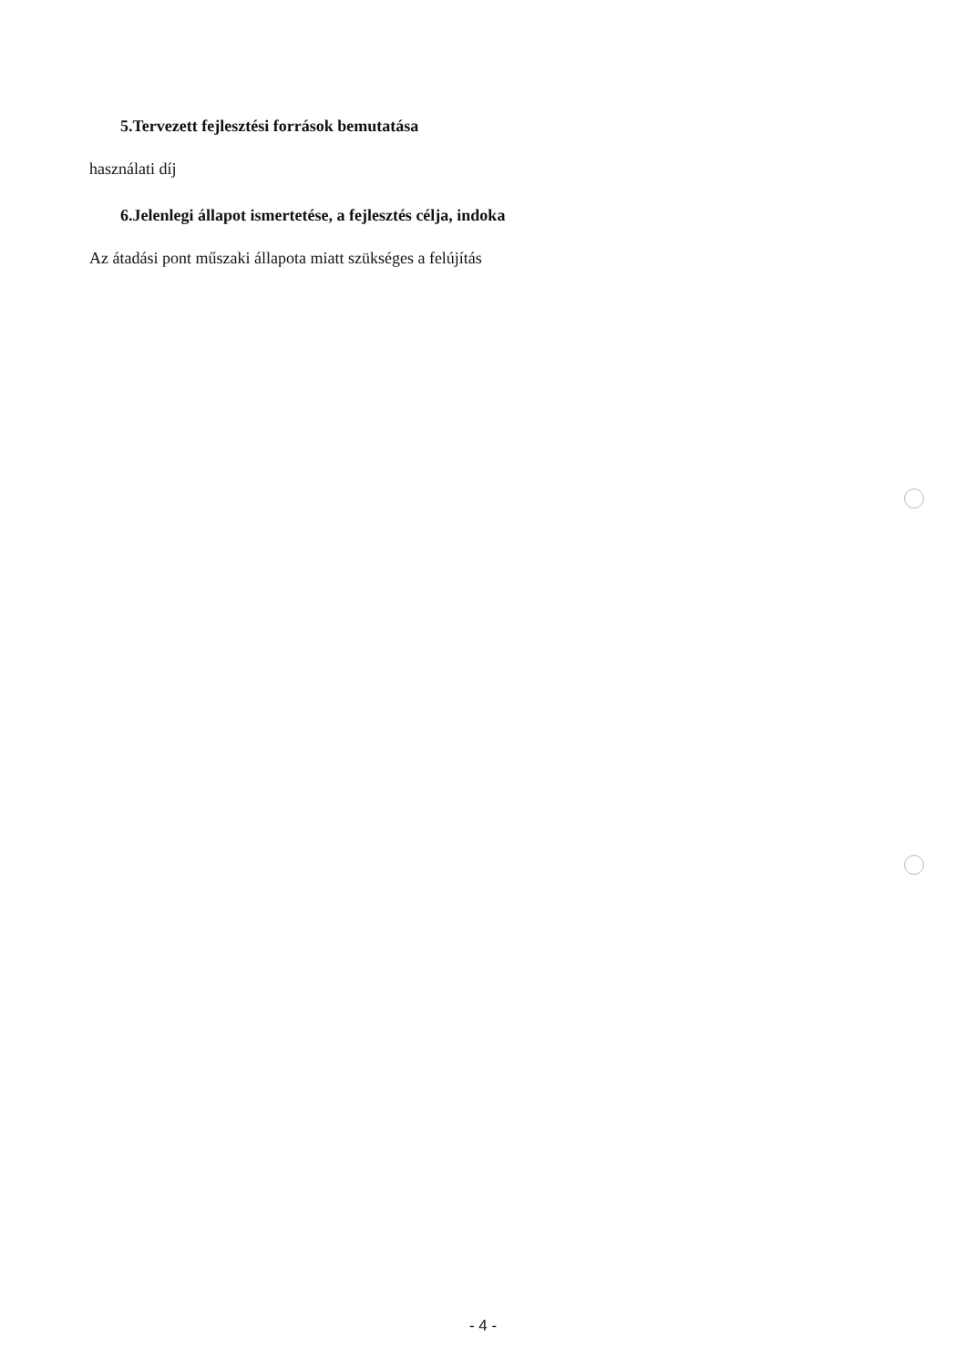5.Tervezett fejlesztési források bemutatása
használati díj
6.Jelenlegi állapot ismertetése, a fejlesztés célja, indoka
Az átadási pont műszaki állapota miatt szükséges a felújítás
- 4 -